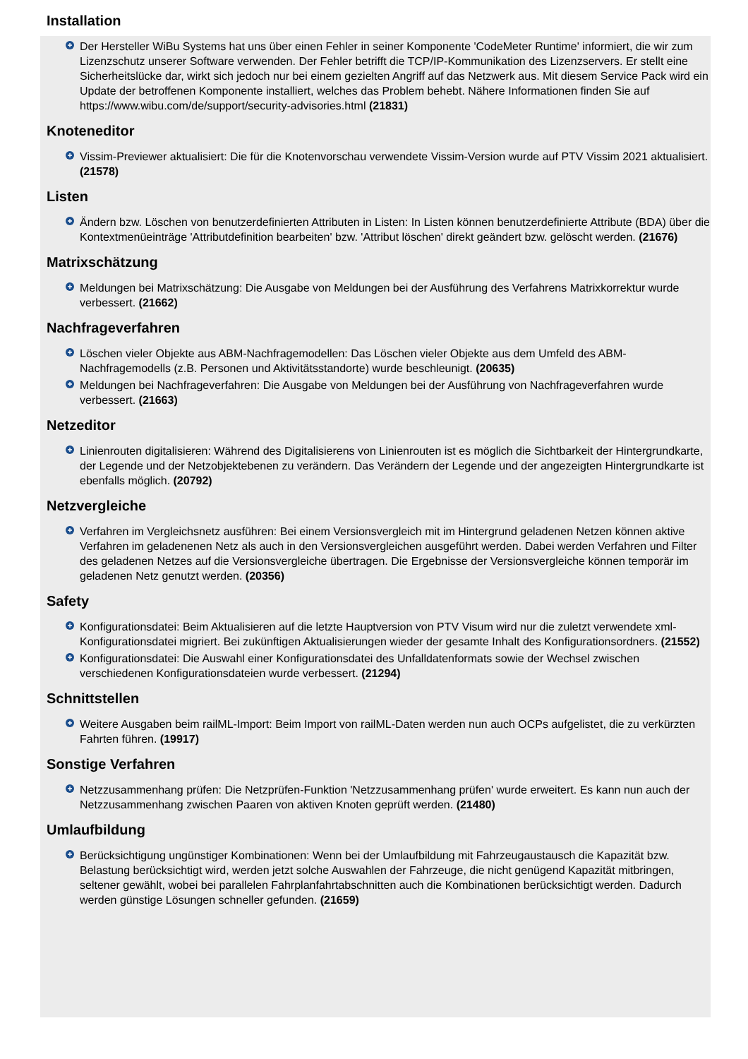Installation
+ Der Hersteller WiBu Systems hat uns über einen Fehler in seiner Komponente 'CodeMeter Runtime' informiert, die wir zum Lizenzschutz unserer Software verwenden. Der Fehler betrifft die TCP/IP-Kommunikation des Lizenzservers. Er stellt eine Sicherheitslücke dar, wirkt sich jedoch nur bei einem gezielten Angriff auf das Netzwerk aus. Mit diesem Service Pack wird ein Update der betroffenen Komponente installiert, welches das Problem behebt. Nähere Informationen finden Sie auf https://www.wibu.com/de/support/security-advisories.html (21831)
Knoteneditor
+ Vissim-Previewer aktualisiert: Die für die Knotenvorschau verwendete Vissim-Version wurde auf PTV Vissim 2021 aktualisiert. (21578)
Listen
+ Ändern bzw. Löschen von benutzerdefinierten Attributen in Listen: In Listen können benutzerdefinierte Attribute (BDA) über die Kontextmenüeinträge 'Attributdefinition bearbeiten' bzw. 'Attribut löschen' direkt geändert bzw. gelöscht werden. (21676)
Matrixschätzung
+ Meldungen bei Matrixschätzung: Die Ausgabe von Meldungen bei der Ausführung des Verfahrens Matrixkorrektur wurde verbessert. (21662)
Nachfrageverfahren
+ Löschen vieler Objekte aus ABM-Nachfragemodellen: Das Löschen vieler Objekte aus dem Umfeld des ABM-Nachfragemodells (z.B. Personen und Aktivitätsstandorte) wurde beschleunigt. (20635)
+ Meldungen bei Nachfrageverfahren: Die Ausgabe von Meldungen bei der Ausführung von Nachfrageverfahren wurde verbessert. (21663)
Netzeditor
+ Linienrouten digitalisieren: Während des Digitalisierens von Linienrouten ist es möglich die Sichtbarkeit der Hintergrundkarte, der Legende und der Netzobjektebenen zu verändern. Das Verändern der Legende und der angezeigten Hintergrundkarte ist ebenfalls möglich. (20792)
Netzvergleiche
+ Verfahren im Vergleichsnetz ausführen: Bei einem Versionsvergleich mit im Hintergrund geladenen Netzen können aktive Verfahren im geladenenen Netz als auch in den Versionsvergleichen ausgeführt werden. Dabei werden Verfahren und Filter des geladenen Netzes auf die Versionsvergleiche übertragen. Die Ergebnisse der Versionsvergleiche können temporär im geladenen Netz genutzt werden. (20356)
Safety
+ Konfigurationsdatei: Beim Aktualisieren auf die letzte Hauptversion von PTV Visum wird nur die zuletzt verwendete xml-Konfigurationsdatei migriert. Bei zukünftigen Aktualisierungen wieder der gesamte Inhalt des Konfigurationsordners. (21552)
+ Konfigurationsdatei: Die Auswahl einer Konfigurationsdatei des Unfalldatenformats sowie der Wechsel zwischen verschiedenen Konfigurationsdateien wurde verbessert. (21294)
Schnittstellen
+ Weitere Ausgaben beim railML-Import: Beim Import von railML-Daten werden nun auch OCPs aufgelistet, die zu verkürzten Fahrten führen. (19917)
Sonstige Verfahren
+ Netzzusammenhang prüfen: Die Netzprüfen-Funktion 'Netzzusammenhang prüfen' wurde erweitert. Es kann nun auch der Netzzusammenhang zwischen Paaren von aktiven Knoten geprüft werden. (21480)
Umlaufbildung
+ Berücksichtigung ungünstiger Kombinationen: Wenn bei der Umlaufbildung mit Fahrzeugaustausch die Kapazität bzw. Belastung berücksichtigt wird, werden jetzt solche Auswahlen der Fahrzeuge, die nicht genügend Kapazität mitbringen, seltener gewählt, wobei bei parallelen Fahrplanfahrtabschnitten auch die Kombinationen berücksichtigt werden. Dadurch werden günstige Lösungen schneller gefunden. (21659)